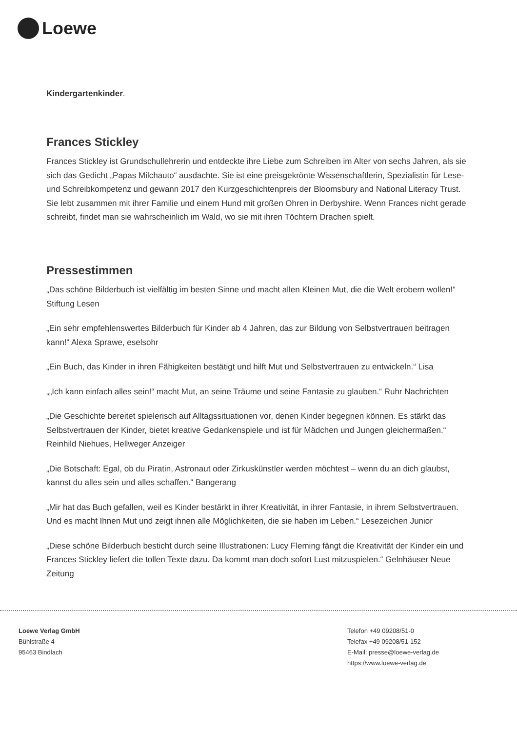Loewe
Kindergartenkinder.
Frances Stickley
Frances Stickley ist Grundschullehrerin und entdeckte ihre Liebe zum Schreiben im Alter von sechs Jahren, als sie sich das Gedicht „Papas Milchauto“ ausdachte. Sie ist eine preisgekrönte Wissenschaftlerin, Spezialistin für Lese- und Schreibkompetenz und gewann 2017 den Kurzgeschichtenpreis der Bloomsbury and National Literacy Trust. Sie lebt zusammen mit ihrer Familie und einem Hund mit großen Ohren in Derbyshire. Wenn Frances nicht gerade schreibt, findet man sie wahrscheinlich im Wald, wo sie mit ihren Töchtern Drachen spielt.
Pressestimmen
„Das schöne Bilderbuch ist vielfältig im besten Sinne und macht allen Kleinen Mut, die die Welt erobern wollen!“ Stiftung Lesen
„Ein sehr empfehlenswertes Bilderbuch für Kinder ab 4 Jahren, das zur Bildung von Selbstvertrauen beitragen kann!“ Alexa Sprawe, eselsohr
„Ein Buch, das Kinder in ihren Fähigkeiten bestätigt und hilft Mut und Selbstvertrauen zu entwickeln.“ Lisa
„„Ich kann einfach alles sein!“ macht Mut, an seine Träume und seine Fantasie zu glauben.“ Ruhr Nachrichten
„Die Geschichte bereitet spielerisch auf Alltagssituationen vor, denen Kinder begegnen können. Es stärkt das Selbstvertrauen der Kinder, bietet kreative Gedankenspiele und ist für Mädchen und Jungen gleichermaßen.“ Reinhild Niehues, Hellweger Anzeiger
„Die Botschaft: Egal, ob du Piratin, Astronaut oder Zirkuskünstler werden möchtest – wenn du an dich glaubst, kannst du alles sein und alles schaffen.“ Bangerang
„Mir hat das Buch gefallen, weil es Kinder bestärkt in ihrer Kreativität, in ihrer Fantasie, in ihrem Selbstvertrauen. Und es macht Ihnen Mut und zeigt ihnen alle Möglichkeiten, die sie haben im Leben.“ Lesezeichen Junior
„Diese schöne Bilderbuch besticht durch seine Illustrationen: Lucy Fleming fängt die Kreativität der Kinder ein und Frances Stickley liefert die tollen Texte dazu. Da kommt man doch sofort Lust mitzuspielen.“ Gelnhäuser Neue Zeitung
Loewe Verlag GmbH
Bühlstraße 4
95463 Bindlach
Telefon +49 09208/51-0
Telefax +49 09208/51-152
E-Mail: presse@loewe-verlag.de
https://www.loewe-verlag.de